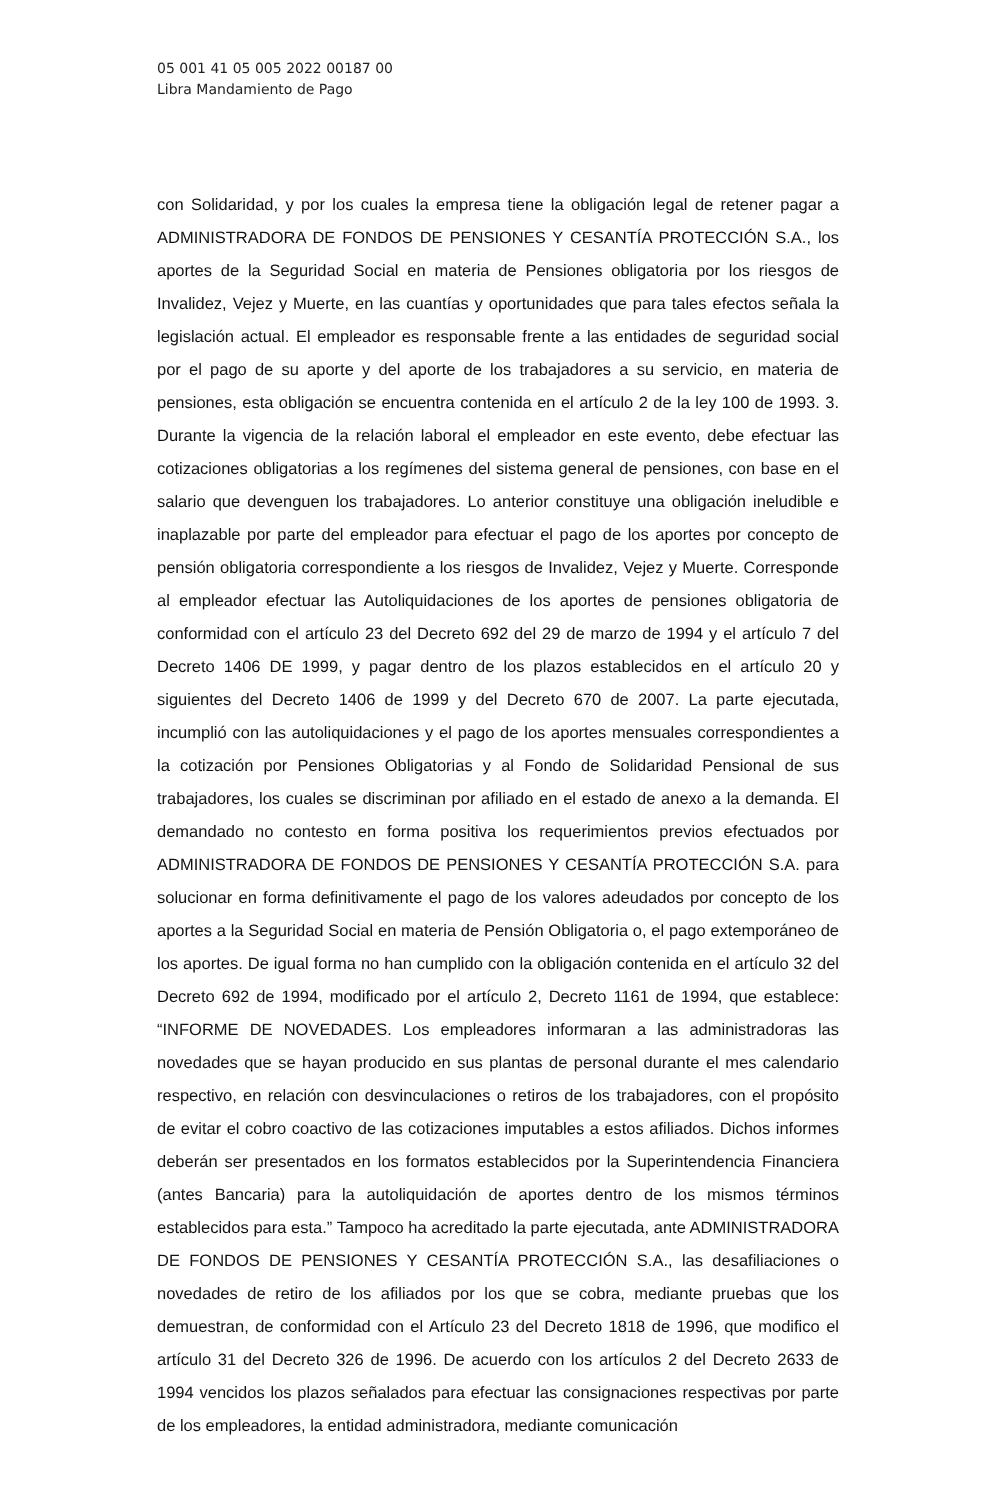05 001 41 05 005 2022 00187 00
Libra Mandamiento de Pago
con Solidaridad, y por los cuales la empresa tiene la obligación legal de retener pagar a ADMINISTRADORA DE FONDOS DE PENSIONES Y CESANTÍA PROTECCIÓN S.A., los aportes de la Seguridad Social en materia de Pensiones obligatoria por los riesgos de Invalidez, Vejez y Muerte, en las cuantías y oportunidades que para tales efectos señala la legislación actual. El empleador es responsable frente a las entidades de seguridad social por el pago de su aporte y del aporte de los trabajadores a su servicio, en materia de pensiones, esta obligación se encuentra contenida en el artículo 2 de la ley 100 de 1993. 3. Durante la vigencia de la relación laboral el empleador en este evento, debe efectuar las cotizaciones obligatorias a los regímenes del sistema general de pensiones, con base en el salario que devenguen los trabajadores. Lo anterior constituye una obligación ineludible e inaplazable por parte del empleador para efectuar el pago de los aportes por concepto de pensión obligatoria correspondiente a los riesgos de Invalidez, Vejez y Muerte. Corresponde al empleador efectuar las Autoliquidaciones de los aportes de pensiones obligatoria de conformidad con el artículo 23 del Decreto 692 del 29 de marzo de 1994 y el artículo 7 del Decreto 1406 DE 1999, y pagar dentro de los plazos establecidos en el artículo 20 y siguientes del Decreto 1406 de 1999 y del Decreto 670 de 2007. La parte ejecutada, incumplió con las autoliquidaciones y el pago de los aportes mensuales correspondientes a la cotización por Pensiones Obligatorias y al Fondo de Solidaridad Pensional de sus trabajadores, los cuales se discriminan por afiliado en el estado de anexo a la demanda. El demandado no contesto en forma positiva los requerimientos previos efectuados por ADMINISTRADORA DE FONDOS DE PENSIONES Y CESANTÍA PROTECCIÓN S.A. para solucionar en forma definitivamente el pago de los valores adeudados por concepto de los aportes a la Seguridad Social en materia de Pensión Obligatoria o, el pago extemporáneo de los aportes. De igual forma no han cumplido con la obligación contenida en el artículo 32 del Decreto 692 de 1994, modificado por el artículo 2, Decreto 1161 de 1994, que establece: “INFORME DE NOVEDADES. Los empleadores informaran a las administradoras las novedades que se hayan producido en sus plantas de personal durante el mes calendario respectivo, en relación con desvinculaciones o retiros de los trabajadores, con el propósito de evitar el cobro coactivo de las cotizaciones imputables a estos afiliados. Dichos informes deberán ser presentados en los formatos establecidos por la Superintendencia Financiera (antes Bancaria) para la autoliquidación de aportes dentro de los mismos términos establecidos para esta.” Tampoco ha acreditado la parte ejecutada, ante ADMINISTRADORA DE FONDOS DE PENSIONES Y CESANTÍA PROTECCIÓN S.A., las desafiliaciones o novedades de retiro de los afiliados por los que se cobra, mediante pruebas que los demuestran, de conformidad con el Artículo 23 del Decreto 1818 de 1996, que modifico el artículo 31 del Decreto 326 de 1996. De acuerdo con los artículos 2 del Decreto 2633 de 1994 vencidos los plazos señalados para efectuar las consignaciones respectivas por parte de los empleadores, la entidad administradora, mediante comunicación